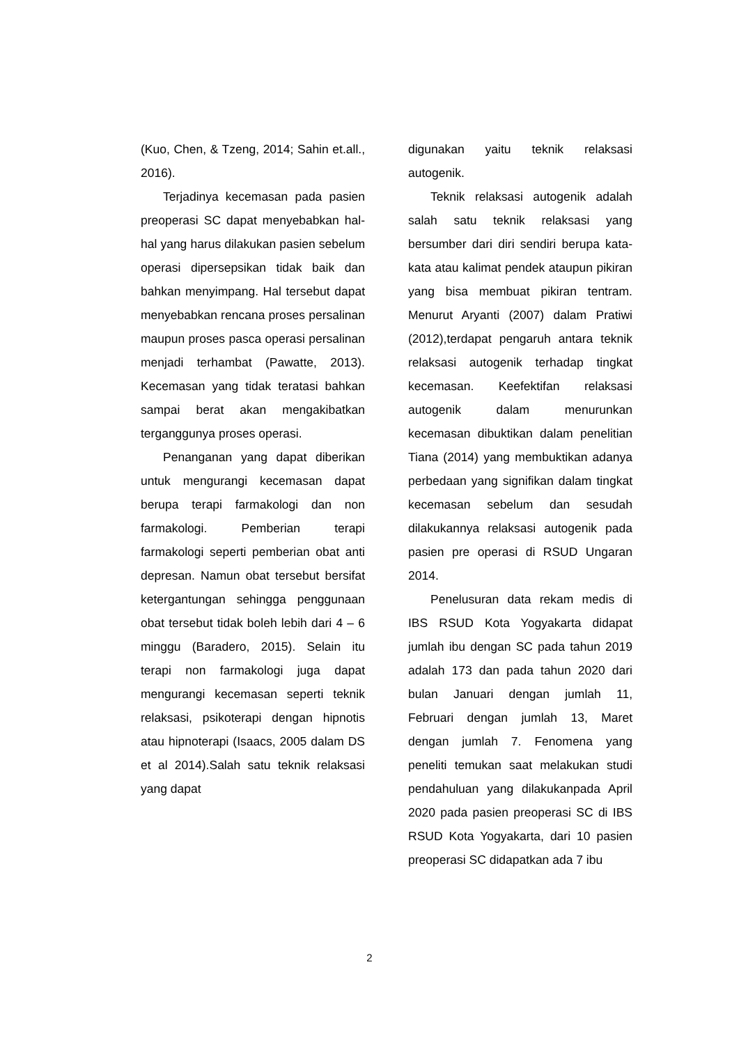(Kuo, Chen, & Tzeng, 2014; Sahin et.all., 2016).
Terjadinya kecemasan pada pasien preoperasi SC dapat menyebabkan hal-hal yang harus dilakukan pasien sebelum operasi dipersepsikan tidak baik dan bahkan menyimpang. Hal tersebut dapat menyebabkan rencana proses persalinan maupun proses pasca operasi persalinan menjadi terhambat (Pawatte, 2013). Kecemasan yang tidak teratasi bahkan sampai berat akan mengakibatkan terganggunya proses operasi.
Penanganan yang dapat diberikan untuk mengurangi kecemasan dapat berupa terapi farmakologi dan non farmakologi. Pemberian terapi farmakologi seperti pemberian obat anti depresan. Namun obat tersebut bersifat ketergantungan sehingga penggunaan obat tersebut tidak boleh lebih dari 4 – 6 minggu (Baradero, 2015). Selain itu terapi non farmakologi juga dapat mengurangi kecemasan seperti teknik relaksasi, psikoterapi dengan hipnotis atau hipnoterapi (Isaacs, 2005 dalam DS et al 2014).Salah satu teknik relaksasi yang dapat
digunakan yaitu teknik relaksasi autogenik.
Teknik relaksasi autogenik adalah salah satu teknik relaksasi yang bersumber dari diri sendiri berupa kata-kata atau kalimat pendek ataupun pikiran yang bisa membuat pikiran tentram. Menurut Aryanti (2007) dalam Pratiwi (2012),terdapat pengaruh antara teknik relaksasi autogenik terhadap tingkat kecemasan. Keefektifan relaksasi autogenik dalam menurunkan kecemasan dibuktikan dalam penelitian Tiana (2014) yang membuktikan adanya perbedaan yang signifikan dalam tingkat kecemasan sebelum dan sesudah dilakukannya relaksasi autogenik pada pasien pre operasi di RSUD Ungaran 2014.
Penelusuran data rekam medis di IBS RSUD Kota Yogyakarta didapat jumlah ibu dengan SC pada tahun 2019 adalah 173 dan pada tahun 2020 dari bulan Januari dengan jumlah 11, Februari dengan jumlah 13, Maret dengan jumlah 7. Fenomena yang peneliti temukan saat melakukan studi pendahuluan yang dilakukanpada April 2020 pada pasien preoperasi SC di IBS RSUD Kota Yogyakarta, dari 10 pasien preoperasi SC didapatkan ada 7 ibu
2